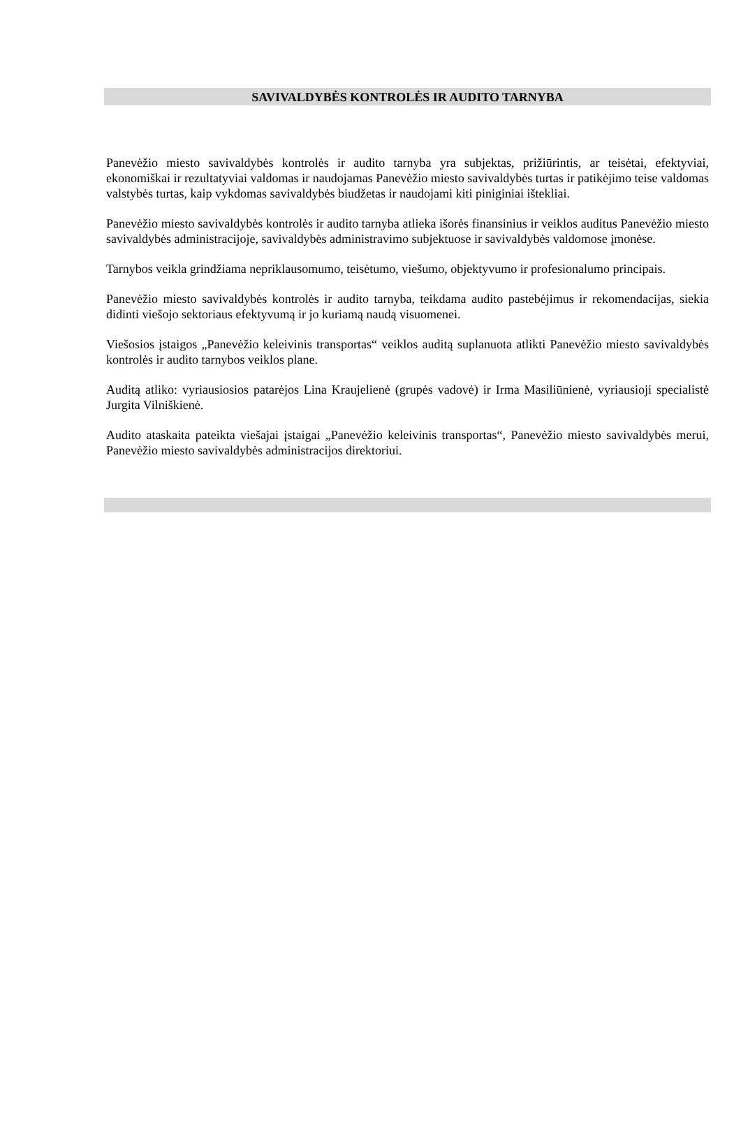SAVIVALDYBĖS KONTROLĖS IR AUDITO TARNYBA
Panevėžio miesto savivaldybės kontrolės ir audito tarnyba yra subjektas, prižiūrintis, ar teisėtai, efektyviai, ekonomiškai ir rezultatyviai valdomas ir naudojamas Panevėžio miesto savivaldybės turtas ir patikėjimo teise valdomas valstybės turtas, kaip vykdomas savivaldybės biudžetas ir naudojami kiti piniginiai ištekliai.
Panevėžio miesto savivaldybės kontrolės ir audito tarnyba atlieka išorės finansinius ir veiklos auditus Panevėžio miesto savivaldybės administracijoje, savivaldybės administravimo subjektuose ir savivaldybės valdomose įmonėse.
Tarnybos veikla grindžiama nepriklausomumo, teisėtumo, viešumo, objektyvumo ir profesionalumo principais.
Panevėžio miesto savivaldybės kontrolės ir audito tarnyba, teikdama audito pastebėjimus ir rekomendacijas, siekia didinti viešojo sektoriaus efektyvumą ir jo kuriamą naudą visuomenei.
Viešosios įstaigos „Panevėžio keleivinis transportas“ veiklos auditą suplanuota atlikti Panevėžio miesto savivaldybės kontrolės ir audito tarnybos veiklos plane.
Auditą atliko: vyriausiosios patarėjos Lina Kraujelienė (grupės vadovė) ir Irma Masiliūnienė, vyriausioji specialistė Jurgita Vilniškienė.
Audito ataskaita pateikta viešajai įstaigai „Panevėžio keleivinis transportas“, Panevėžio miesto savivaldybės merui, Panevėžio miesto savivaldybės administracijos direktoriui.